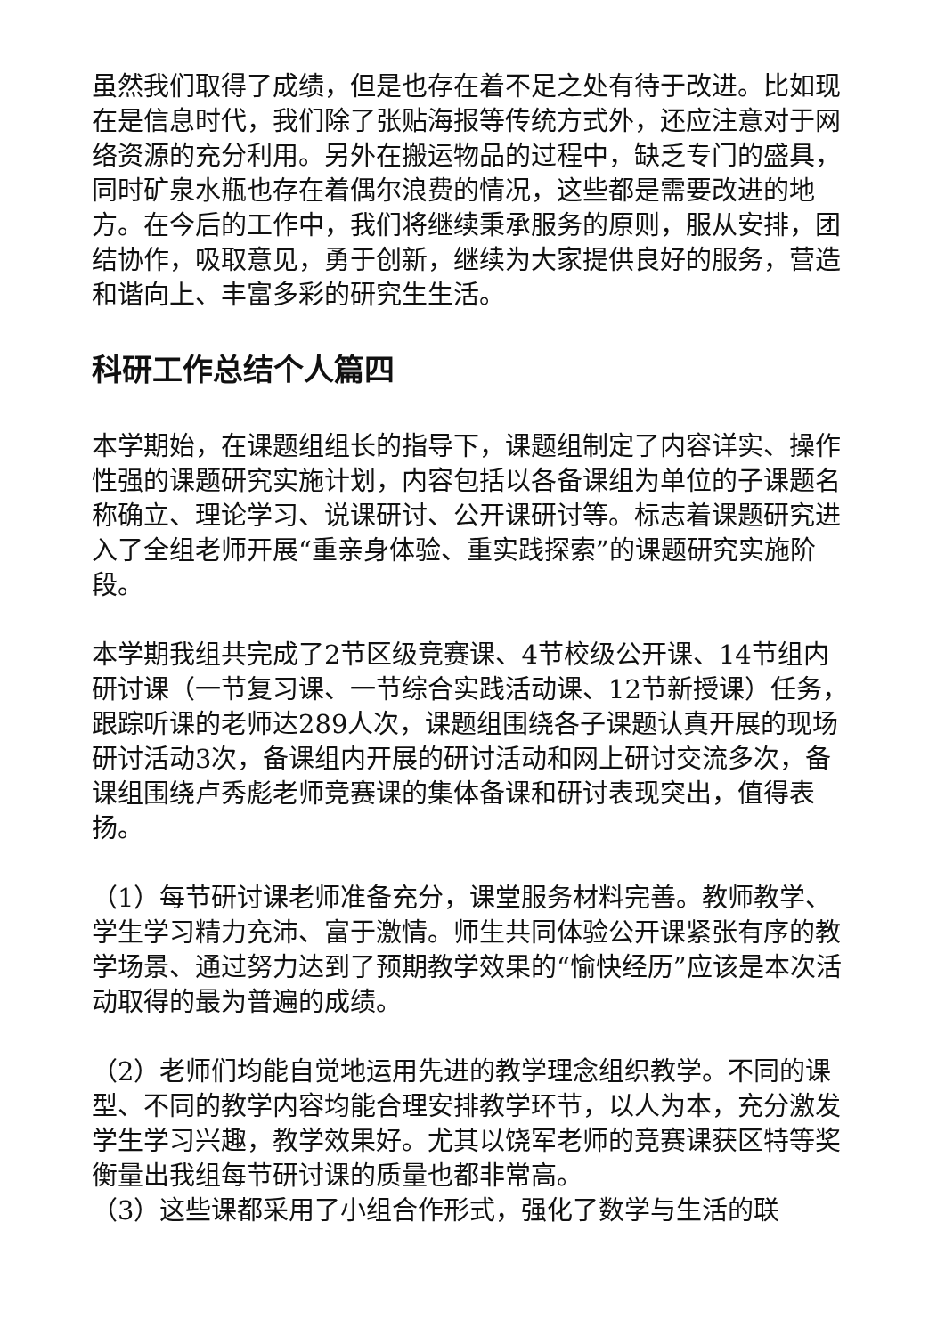虽然我们取得了成绩，但是也存在着不足之处有待于改进。比如现在是信息时代，我们除了张贴海报等传统方式外，还应注意对于网络资源的充分利用。另外在搬运物品的过程中，缺乏专门的盛具，同时矿泉水瓶也存在着偶尔浪费的情况，这些都是需要改进的地方。在今后的工作中，我们将继续秉承服务的原则，服从安排，团结协作，吸取意见，勇于创新，继续为大家提供良好的服务，营造和谐向上、丰富多彩的研究生生活。
科研工作总结个人篇四
本学期始，在课题组组长的指导下，课题组制定了内容详实、操作性强的课题研究实施计划，内容包括以各备课组为单位的子课题名称确立、理论学习、说课研讨、公开课研讨等。标志着课题研究进入了全组老师开展“重亲身体验、重实践探索”的课题研究实施阶段。
本学期我组共完成了2节区级竞赛课、4节校级公开课、14节组内研讨课（一节复习课、一节综合实践活动课、12节新授课）任务，跟踪听课的老师达289人次，课题组围绕各子课题认真开展的现场研讨活动3次，备课组内开展的研讨活动和网上研讨交流多次，备课组围绕卢秀彪老师竞赛课的集体备课和研讨表现突出，值得表扬。
（1）每节研讨课老师准备充分，课堂服务材料完善。教师教学、学生学习精力充沛、富于激情。师生共同体验公开课紧张有序的教学场景、通过努力达到了预期教学效果的“愉快经历”应该是本次活动取得的最为普遍的成绩。
（2）老师们均能自觉地运用先进的教学理念组织教学。不同的课型、不同的教学内容均能合理安排教学环节，以人为本，充分激发学生学习兴趣，教学效果好。尤其以饶军老师的竞赛课获区特等奖衡量出我组每节研讨课的质量也都非常高。
（3）这些课都采用了小组合作形式，强化了数学与生活的联